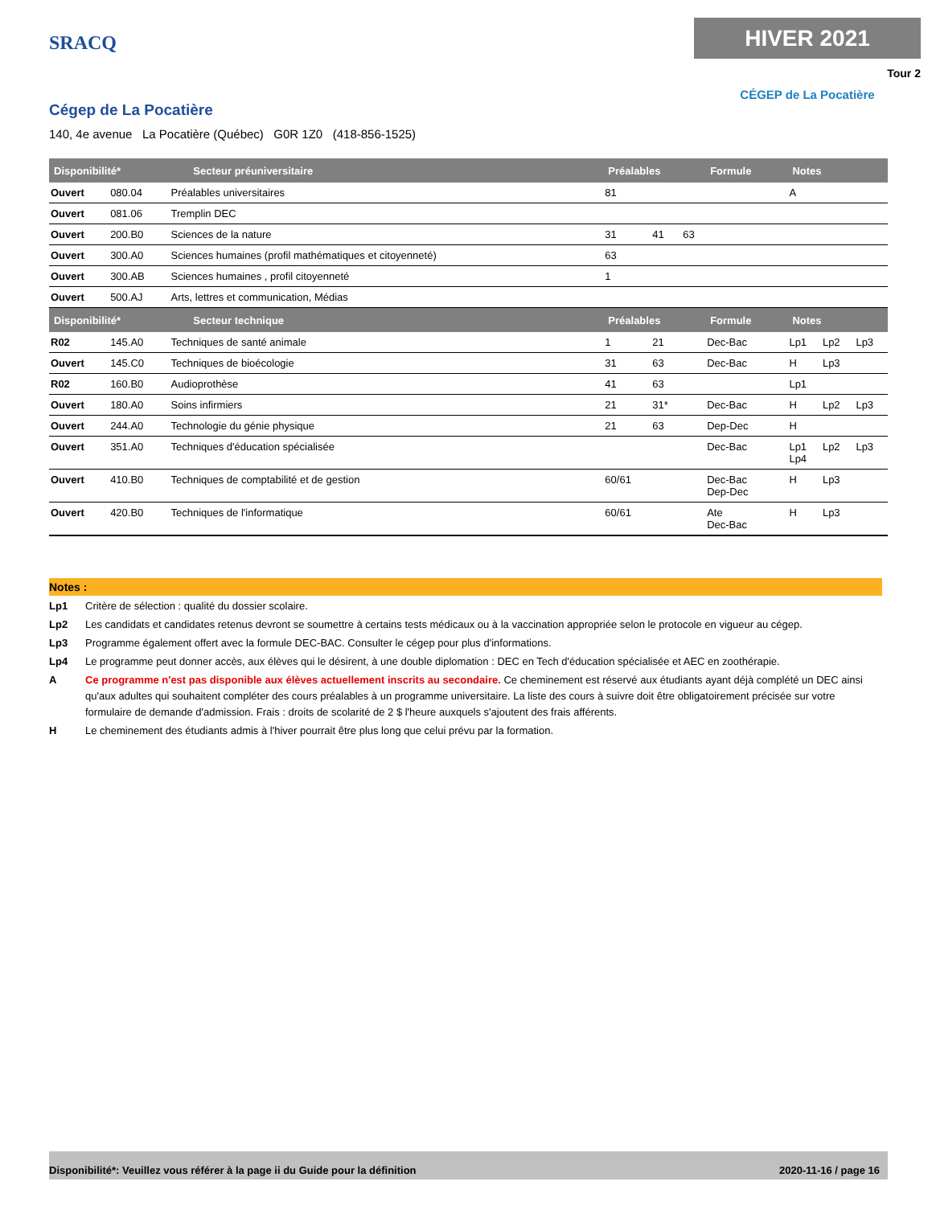SRACQ
HIVER 2021
Tour 2
CÉGEP de La Pocatière
Cégep de La Pocatière
140, 4e avenue La Pocatière (Québec) G0R 1Z0 (418-856-1525)
| Disponibilité* Secteur préuniversitaire | | | Préalables | | | Formule | Notes | | |
| --- | --- | --- | --- | --- | --- | --- | --- | --- | --- |
| Ouvert | 080.04 | Préalables universitaires | 81 | | | | A | | |
| Ouvert | 081.06 | Tremplin DEC | | | | | | | |
| Ouvert | 200.B0 | Sciences de la nature | 31 | 41 | 63 | | | | |
| Ouvert | 300.A0 | Sciences humaines (profil mathématiques et citoyenneté) | 63 | | | | | | |
| Ouvert | 300.AB | Sciences humaines , profil citoyenneté | 1 | | | | | | |
| Ouvert | 500.AJ | Arts, lettres et communication, Médias | | | | | | | |
| Disponibilité* Secteur technique | | | Préalables | | | Formule | Notes | | |
| R02 | 145.A0 | Techniques de santé animale | 1 | 21 | | Dec-Bac | Lp1 | Lp2 | Lp3 |
| Ouvert | 145.C0 | Techniques de bioécologie | 31 | 63 | | Dec-Bac | H | Lp3 | |
| R02 | 160.B0 | Audioprothèse | 41 | 63 | | | Lp1 | | |
| Ouvert | 180.A0 | Soins infirmiers | 21 | 31* | | Dec-Bac | H | Lp2 | Lp3 |
| Ouvert | 244.A0 | Technologie du génie physique | 21 | 63 | | Dep-Dec | H | | |
| Ouvert | 351.A0 | Techniques d'éducation spécialisée | | | | Dec-Bac | Lp1 Lp4 | Lp2 | Lp3 |
| Ouvert | 410.B0 | Techniques de comptabilité et de gestion | 60/61 | | | Dec-Bac Dep-Dec | H | Lp3 | |
| Ouvert | 420.B0 | Techniques de l'informatique | 60/61 | | | Ate Dec-Bac | H | Lp3 | |
Notes :
Lp1 Critère de sélection : qualité du dossier scolaire.
Lp2 Les candidats et candidates retenus devront se soumettre à certains tests médicaux ou à la vaccination appropriée selon le protocole en vigueur au cégep.
Lp3 Programme également offert avec la formule DEC-BAC. Consulter le cégep pour plus d'informations.
Lp4 Le programme peut donner accès, aux élèves qui le désirent, à une double diplomation : DEC en Tech d'éducation spécialisée et AEC en zoothérapie.
A Ce programme n'est pas disponible aux élèves actuellement inscrits au secondaire. Ce cheminement est réservé aux étudiants ayant déjà complété un DEC ainsi qu'aux adultes qui souhaitent compléter des cours préalables à un programme universitaire. La liste des cours à suivre doit être obligatoirement précisée sur votre formulaire de demande d'admission. Frais : droits de scolarité de 2 $ l'heure auxquels s'ajoutent des frais afférents.
H Le cheminement des étudiants admis à l'hiver pourrait être plus long que celui prévu par la formation.
Disponibilité*: Veuillez vous référer à la page ii du Guide pour la définition 2020-11-16 / page 16